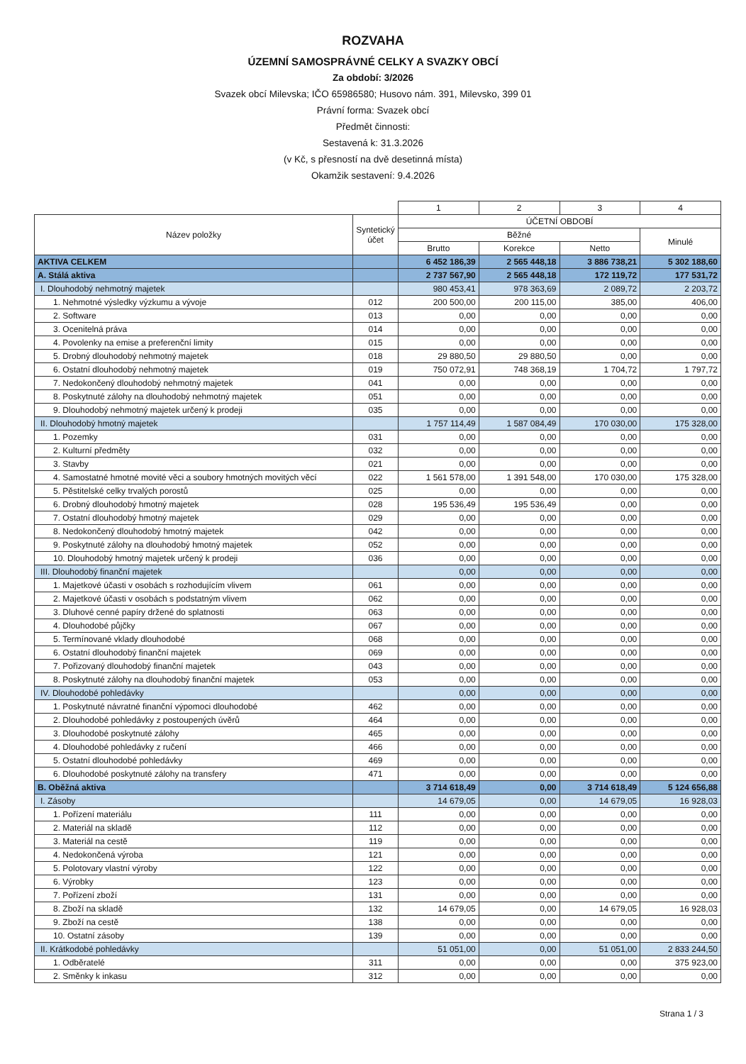ROZVAHA
ÚZEMNÍ SAMOSPRÁVNÉ CELKY A SVAZKY OBCÍ
Za období: 3/2026
Svazek obcí Milevska; IČO 65986580; Husovo nám. 391, Milevsko, 399 01
Právní forma: Svazek obcí
Předmět činnosti:
Sestavená k: 31.3.2026
(v Kč, s přesností na dvě desetinná místa)
Okamžik sestavení: 9.4.2026
| | | 1 | 2 | 3 | 4 |
| Název položky | Syntetický účet | ÚČETNÍ OBDOBÍ | | | |
| | | Běžné | | | Minulé |
| | | Brutto | Korekce | Netto | |
| AKTIVA CELKEM | | 6 452 186,39 | 2 565 448,18 | 3 886 738,21 | 5 302 188,60 |
| A. Stálá aktiva | | 2 737 567,90 | 2 565 448,18 | 172 119,72 | 177 531,72 |
| I. Dlouhodobý nehmotný majetek | | 980 453,41 | 978 363,69 | 2 089,72 | 2 203,72 |
| 1. Nehmotné výsledky výzkumu a vývoje | 012 | 200 500,00 | 200 115,00 | 385,00 | 406,00 |
| 2. Software | 013 | 0,00 | 0,00 | 0,00 | 0,00 |
| 3. Ocenitelná práva | 014 | 0,00 | 0,00 | 0,00 | 0,00 |
| 4. Povolenky na emise a preferenční limity | 015 | 0,00 | 0,00 | 0,00 | 0,00 |
| 5. Drobný dlouhodobý nehmotný majetek | 018 | 29 880,50 | 29 880,50 | 0,00 | 0,00 |
| 6. Ostatní dlouhodobý nehmotný majetek | 019 | 750 072,91 | 748 368,19 | 1 704,72 | 1 797,72 |
| 7. Nedokončený dlouhodobý nehmotný majetek | 041 | 0,00 | 0,00 | 0,00 | 0,00 |
| 8. Poskytnuté zálohy na dlouhodobý nehmotný majetek | 051 | 0,00 | 0,00 | 0,00 | 0,00 |
| 9. Dlouhodobý nehmotný majetek určený k prodeji | 035 | 0,00 | 0,00 | 0,00 | 0,00 |
| II. Dlouhodobý hmotný majetek | | 1 757 114,49 | 1 587 084,49 | 170 030,00 | 175 328,00 |
| 1. Pozemky | 031 | 0,00 | 0,00 | 0,00 | 0,00 |
| 2. Kulturní předměty | 032 | 0,00 | 0,00 | 0,00 | 0,00 |
| 3. Stavby | 021 | 0,00 | 0,00 | 0,00 | 0,00 |
| 4. Samostatné hmotné movité věci a soubory hmotných movitých věcí | 022 | 1 561 578,00 | 1 391 548,00 | 170 030,00 | 175 328,00 |
| 5. Pěstitelské celky trvalých porostů | 025 | 0,00 | 0,00 | 0,00 | 0,00 |
| 6. Drobný dlouhodobý hmotný majetek | 028 | 195 536,49 | 195 536,49 | 0,00 | 0,00 |
| 7. Ostatní dlouhodobý hmotný majetek | 029 | 0,00 | 0,00 | 0,00 | 0,00 |
| 8. Nedokončený dlouhodobý hmotný majetek | 042 | 0,00 | 0,00 | 0,00 | 0,00 |
| 9. Poskytnuté zálohy na dlouhodobý hmotný majetek | 052 | 0,00 | 0,00 | 0,00 | 0,00 |
| 10. Dlouhodobý hmotný majetek určený k prodeji | 036 | 0,00 | 0,00 | 0,00 | 0,00 |
| III. Dlouhodobý finanční majetek | | 0,00 | 0,00 | 0,00 | 0,00 |
| 1. Majetkové účasti v osobách s rozhodujícím vlivem | 061 | 0,00 | 0,00 | 0,00 | 0,00 |
| 2. Majetkové účasti v osobách s podstatným vlivem | 062 | 0,00 | 0,00 | 0,00 | 0,00 |
| 3. Dluhové cenné papíry držené do splatnosti | 063 | 0,00 | 0,00 | 0,00 | 0,00 |
| 4. Dlouhodobé půjčky | 067 | 0,00 | 0,00 | 0,00 | 0,00 |
| 5. Termínované vklady dlouhodobé | 068 | 0,00 | 0,00 | 0,00 | 0,00 |
| 6. Ostatní dlouhodobý finanční majetek | 069 | 0,00 | 0,00 | 0,00 | 0,00 |
| 7. Pořizovaný dlouhodobý finanční majetek | 043 | 0,00 | 0,00 | 0,00 | 0,00 |
| 8. Poskytnuté zálohy na dlouhodobý finanční majetek | 053 | 0,00 | 0,00 | 0,00 | 0,00 |
| IV. Dlouhodobé pohledávky | | 0,00 | 0,00 | 0,00 | 0,00 |
| 1. Poskytnuté návratné finanční výpomoci dlouhodobé | 462 | 0,00 | 0,00 | 0,00 | 0,00 |
| 2. Dlouhodobé pohledávky z postoupených úvěrů | 464 | 0,00 | 0,00 | 0,00 | 0,00 |
| 3. Dlouhodobé poskytnuté zálohy | 465 | 0,00 | 0,00 | 0,00 | 0,00 |
| 4. Dlouhodobé pohledávky z ručení | 466 | 0,00 | 0,00 | 0,00 | 0,00 |
| 5. Ostatní dlouhodobé pohledávky | 469 | 0,00 | 0,00 | 0,00 | 0,00 |
| 6. Dlouhodobé poskytnuté zálohy na transfery | 471 | 0,00 | 0,00 | 0,00 | 0,00 |
| B. Oběžná aktiva | | 3 714 618,49 | 0,00 | 3 714 618,49 | 5 124 656,88 |
| I. Zásoby | | 14 679,05 | 0,00 | 14 679,05 | 16 928,03 |
| 1. Pořízení materiálu | 111 | 0,00 | 0,00 | 0,00 | 0,00 |
| 2. Materiál na skladě | 112 | 0,00 | 0,00 | 0,00 | 0,00 |
| 3. Materiál na cestě | 119 | 0,00 | 0,00 | 0,00 | 0,00 |
| 4. Nedokončená výroba | 121 | 0,00 | 0,00 | 0,00 | 0,00 |
| 5. Polotovary vlastní výroby | 122 | 0,00 | 0,00 | 0,00 | 0,00 |
| 6. Výrobky | 123 | 0,00 | 0,00 | 0,00 | 0,00 |
| 7. Pořízení zboží | 131 | 0,00 | 0,00 | 0,00 | 0,00 |
| 8. Zboží na skladě | 132 | 14 679,05 | 0,00 | 14 679,05 | 16 928,03 |
| 9. Zboží na cestě | 138 | 0,00 | 0,00 | 0,00 | 0,00 |
| 10. Ostatní zásoby | 139 | 0,00 | 0,00 | 0,00 | 0,00 |
| II. Krátkodobé pohledávky | | 51 051,00 | 0,00 | 51 051,00 | 2 833 244,50 |
| 1. Odběratelé | 311 | 0,00 | 0,00 | 0,00 | 375 923,00 |
| 2. Směnky k inkasu | 312 | 0,00 | 0,00 | 0,00 | 0,00 |
Strana 1 / 3